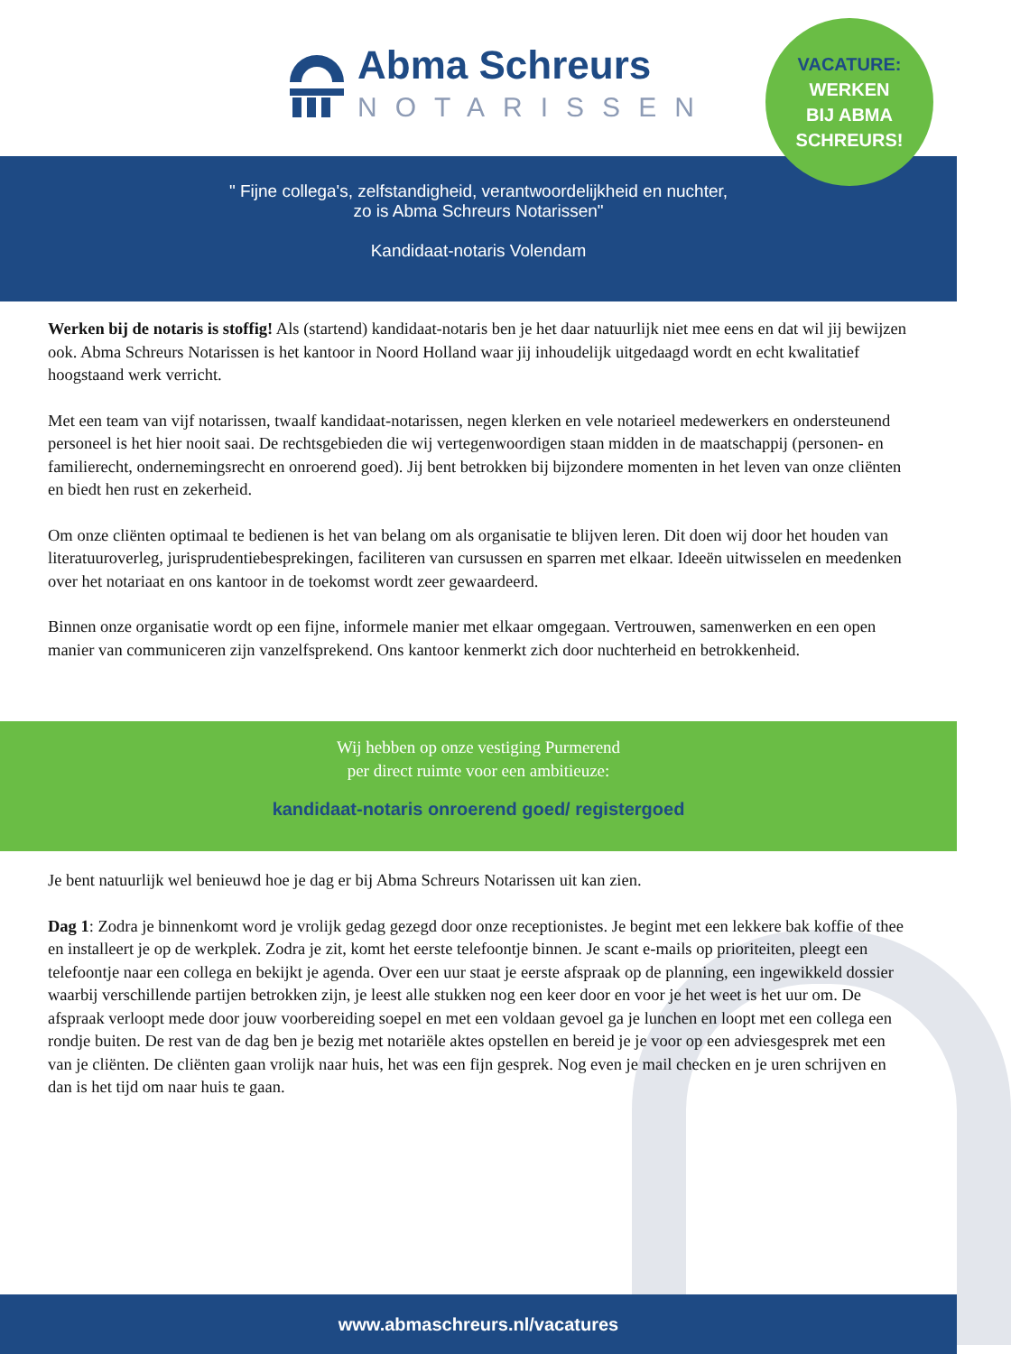Abma Schreurs
NOTARISSEN
VACATURE:
WERKEN
BIJ ABMA
SCHREURS!
" Fijne collega's, zelfstandigheid, verantwoordelijkheid en nuchter,
zo is Abma Schreurs Notarissen"
Kandidaat-notaris Volendam
Werken bij de notaris is stoffig! Als (startend) kandidaat-notaris ben je het daar natuurlijk niet mee eens en dat wil jij bewijzen ook. Abma Schreurs Notarissen is het kantoor in Noord Holland waar jij inhoudelijk uitgedaagd wordt en echt kwalitatief hoogstaand werk verricht.
Met een team van vijf notarissen, twaalf kandidaat-notarissen, negen klerken en vele notarieel medewerkers en ondersteunend personeel is het hier nooit saai. De rechtsgebieden die wij vertegenwoordigen staan midden in de maatschappij (personen- en familierecht, ondernemingsrecht en onroerend goed). Jij bent betrokken bij bijzondere momenten in het leven van onze cliënten en biedt hen rust en zekerheid.
Om onze cliënten optimaal te bedienen is het van belang om als organisatie te blijven leren. Dit doen wij door het houden van literatuuroverleg, jurisprudentiebesprekingen, faciliteren van cursussen en sparren met elkaar. Ideeën uitwisselen en meedenken over het notariaat en ons kantoor in de toekomst wordt zeer gewaardeerd.
Binnen onze organisatie wordt op een fijne, informele manier met elkaar omgegaan. Vertrouwen, samenwerken en een open manier van communiceren zijn vanzelfsprekend. Ons kantoor kenmerkt zich door nuchterheid en betrokkenheid.
Wij hebben op onze vestiging Purmerend
per direct ruimte voor een ambitieuze:
kandidaat-notaris onroerend goed/ registergoed
Je bent natuurlijk wel benieuwd hoe je dag er bij Abma Schreurs Notarissen uit kan zien.
Dag 1: Zodra je binnenkomt word je vrolijk gedag gezegd door onze receptionistes. Je begint met een lekkere bak koffie of thee en installeert je op de werkplek. Zodra je zit, komt het eerste telefoontje binnen. Je scant e-mails op prioriteiten, pleegt een telefoontje naar een collega en bekijkt je agenda. Over een uur staat je eerste afspraak op de planning, een ingewikkeld dossier waarbij verschillende partijen betrokken zijn, je leest alle stukken nog een keer door en voor je het weet is het uur om. De afspraak verloopt mede door jouw voorbereiding soepel en met een voldaan gevoel ga je lunchen en loopt met een collega een rondje buiten. De rest van de dag ben je bezig met notariële aktes opstellen en bereid je je voor op een adviesgesprek met een van je cliënten. De cliënten gaan vrolijk naar huis, het was een fijn gesprek. Nog even je mail checken en je uren schrijven en dan is het tijd om naar huis te gaan.
www.abmaschreurs.nl/vacatures